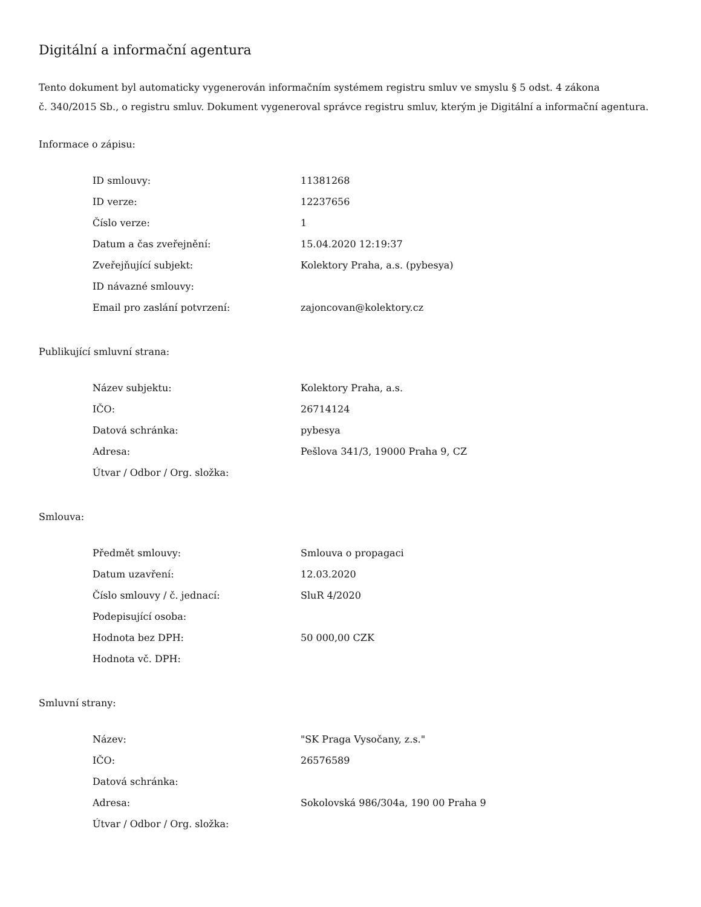Digitální a informační agentura
Tento dokument byl automaticky vygenerován informačním systémem registru smluv ve smyslu § 5 odst. 4 zákona
č. 340/2015 Sb., o registru smluv. Dokument vygeneroval správce registru smluv, kterým je Digitální a informační agentura.
Informace o zápisu:
| ID smlouvy: | 11381268 |
| ID verze: | 12237656 |
| Číslo verze: | 1 |
| Datum a čas zveřejnění: | 15.04.2020 12:19:37 |
| Zveřejňující subjekt: | Kolektory Praha, a.s. (pybesya) |
| ID návazné smlouvy: | |
| Email pro zaslání potvrzení: | zajoncovan@kolektory.cz |
Publikující smluvní strana:
| Název subjektu: | Kolektory Praha, a.s. |
| IČO: | 26714124 |
| Datová schránka: | pybesya |
| Adresa: | Pešlova 341/3, 19000 Praha 9, CZ |
| Útvar / Odbor / Org. složka: | |
Smlouva:
| Předmět smlouvy: | Smlouva o propagaci |
| Datum uzavření: | 12.03.2020 |
| Číslo smlouvy / č. jednací: | SluR 4/2020 |
| Podepisující osoba: | |
| Hodnota bez DPH: | 50 000,00 CZK |
| Hodnota vč. DPH: | |
Smluvní strany:
| Název: | "SK Praga Vysočany, z.s." |
| IČO: | 26576589 |
| Datová schránka: | |
| Adresa: | Sokolovská 986/304a, 190 00 Praha 9 |
| Útvar / Odbor / Org. složka: | |